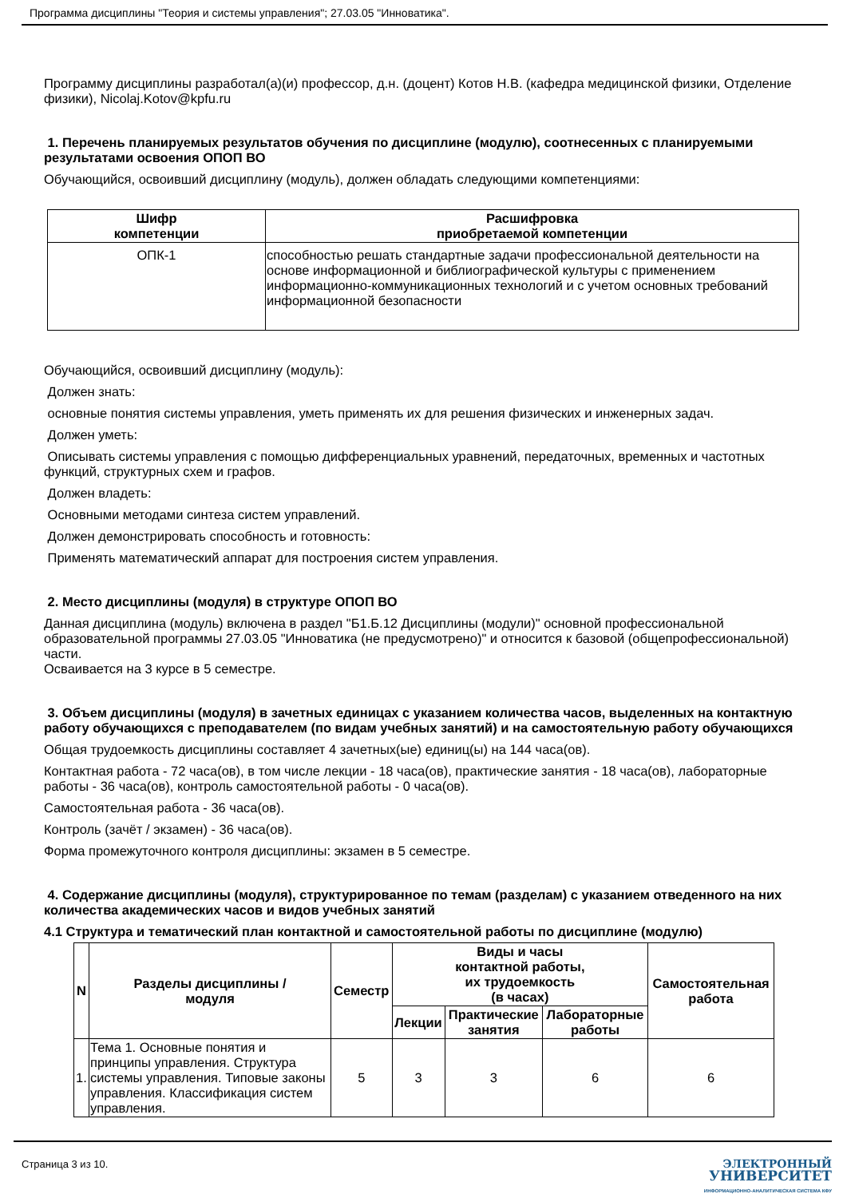Программа дисциплины "Теория и системы управления"; 27.03.05 "Инноватика".
Программу дисциплины разработал(а)(и) профессор, д.н. (доцент) Котов Н.В. (кафедра медицинской физики, Отделение физики), Nicolaj.Kotov@kpfu.ru
1. Перечень планируемых результатов обучения по дисциплине (модулю), соотнесенных с планируемыми результатами освоения ОПОП ВО
Обучающийся, освоивший дисциплину (модуль), должен обладать следующими компетенциями:
| Шифр компетенции | Расшифровка приобретаемой компетенции |
| --- | --- |
| ОПК-1 | способностью решать стандартные задачи профессиональной деятельности на основе информационной и библиографической культуры с применением информационно-коммуникационных технологий и с учетом основных требований информационной безопасности |
Обучающийся, освоивший дисциплину (модуль):
Должен знать:
основные понятия системы управления, уметь применять их для решения физических и инженерных задач.
Должен уметь:
Описывать системы управления с помощью дифференциальных уравнений, передаточных, временных и частотных функций, структурных схем и графов.
Должен владеть:
Основными методами синтеза систем управлений.
Должен демонстрировать способность и готовность:
Применять математический аппарат для построения систем управления.
2. Место дисциплины (модуля) в структуре ОПОП ВО
Данная дисциплина (модуль) включена в раздел "Б1.Б.12 Дисциплины (модули)" основной профессиональной образовательной программы 27.03.05 "Инноватика (не предусмотрено)" и относится к базовой (общепрофессиональной) части.
Осваивается на 3 курсе в 5 семестре.
3. Объем дисциплины (модуля) в зачетных единицах с указанием количества часов, выделенных на контактную работу обучающихся с преподавателем (по видам учебных занятий) и на самостоятельную работу обучающихся
Общая трудоемкость дисциплины составляет 4 зачетных(ые) единиц(ы) на 144 часа(ов).
Контактная работа - 72 часа(ов), в том числе лекции - 18 часа(ов), практические занятия - 18 часа(ов), лабораторные работы - 36 часа(ов), контроль самостоятельной работы - 0 часа(ов).
Самостоятельная работа - 36 часа(ов).
Контроль (зачёт / экзамен) - 36 часа(ов).
Форма промежуточного контроля дисциплины: экзамен в 5 семестре.
4. Содержание дисциплины (модуля), структурированное по темам (разделам) с указанием отведенного на них количества академических часов и видов учебных занятий
4.1 Структура и тематический план контактной и самостоятельной работы по дисциплине (модулю)
| N | Разделы дисциплины / модуля | Семестр | Виды и часы контактной работы, их трудоемкость (в часах) | | | Самостоятельная работа |
| --- | --- | --- | --- | --- | --- | --- |
| | | | Лекции | Практические занятия | Лабораторные работы | |
| 1. | Тема 1. Основные понятия и принципы управления. Структура системы управления. Типовые законы управления. Классификация систем управления. | 5 | 3 | 3 | 6 | 6 |
Страница 3 из 10.
ЭЛЕКТРОННЫЙ
УНИВЕРСИТЕТ
ИНФОРМАЦИОННО-АНАЛИТИЧЕСКАЯ СИСТЕМА КФУ